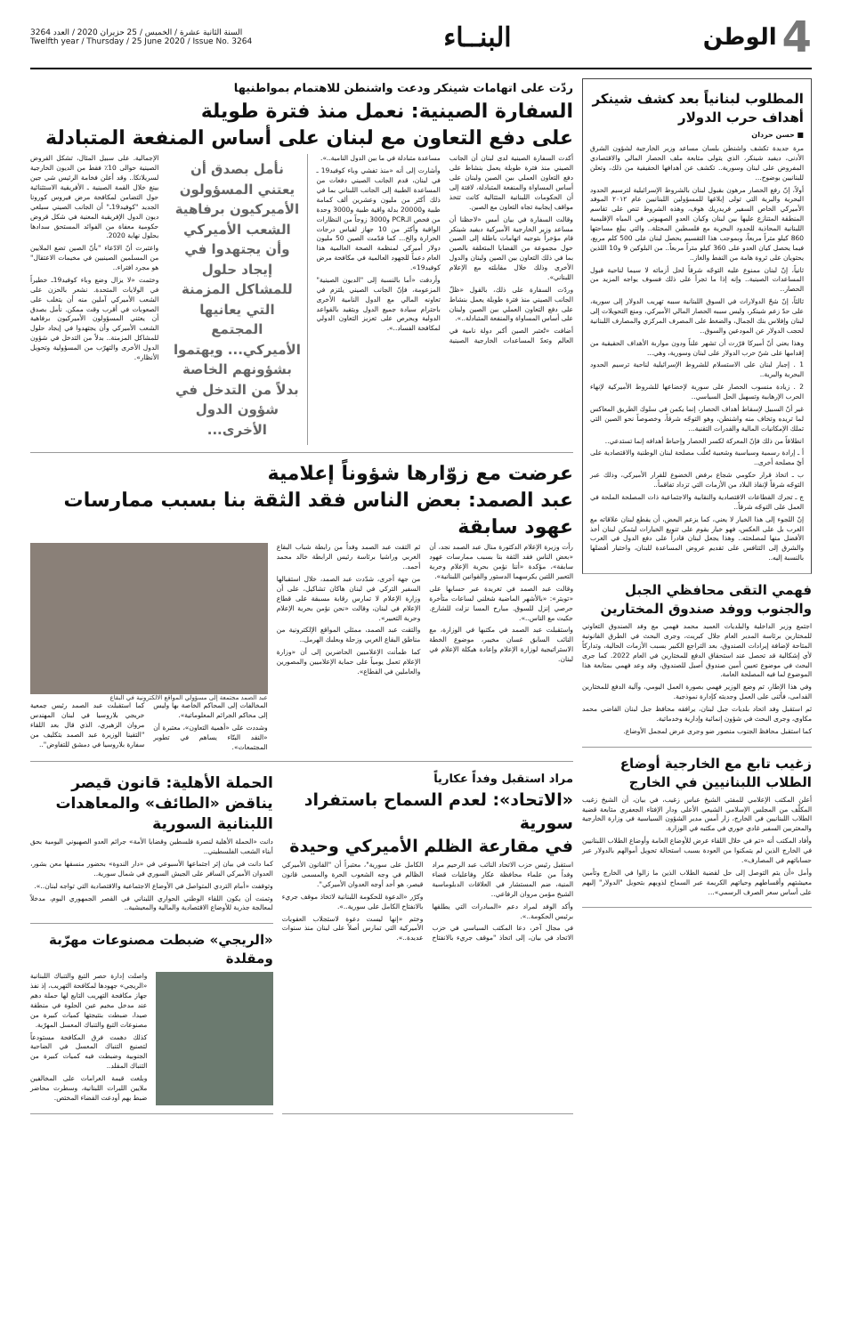4 الوطن
البنــاء
السنة الثانية عشرة / الخميس / 25 حزيران 2020 / العدد 3264
Twelfth year / Thursday / 25 June 2020 / Issue No. 3264
المطلوب لبنانياً بعد كشف شينكر أهداف حرب الدولار
■ حسن حردان
مرة جديدة تكشف واشنطن بلسان مساعد وزير الخارجية لشؤون الشرق الأدنى، ديفيد شينكر، الذي يتولى متابعة ملف الحصار المالي والاقتصادي المفروض على لبنان وسورية.. تكشف عن أهدافها الحقيقية من ذلك، وتعلن للبنانيين بوضوح...
أولاً، إنّ رفع الحصار مرهون بقبول لبنان بالشروط الإسرائيلية لترسيم الحدود البحرية والبرية التي تولى إبلاغها للمسؤولين اللبنانيين عام ٢٠١٢ الموفد الأميركي الخاص السفير فريدريك هوف، وهذه الشروط تنص على تقاسم المنطقة المتنازع عليها بين لبنان وكيان العدو الصهيوني في المياه الإقليمية اللبنانية المحاذية للحدود البحرية مع فلسطين المحتلة.. والتي يبلغ مساحتها 860 كيلو متراً مربعاً، وبموجب هذا التقسيم يحصل لبنان على 500 كلم مربع، فيما يحصل كيان العدو على 360 كيلو متراً مربعاً.. من البلوكين 9 و10 اللذين يحتويان على ثروة هامة من النفط والغاز..
ثانياً، إنّ لبنان ممنوع عليه التوجّه شرقاً لحل أزماته لا سيما لناحية قبول المساعدات الصينية.. وإنه إذا ما تجرأ على ذلك فسوف يواجه المزيد من الحصار..
ثالثاً، إنّ شحّ الدولارات في السوق اللبنانية سببه تهريب الدولار إلى سورية، على حدّ زعم شينكر، وليس سببه الحصار المالي الأميركي، ومنع التحويلات إلى لبنان وإفلاس بنك الجمال، والضغط على المصرف المركزي والمصارف اللبنانية لحجب الدولار عن المودعين والسوق..
وهذا يعني أنّ أميركا قرّرت أن تشهر علناً ودون مواربة الأهداف الحقيقية من إقدامها على شنّ حرب الدولار على لبنان وسورية، وهي...
1 . إجبار لبنان على الاستسلام للشروط الإسرائيلية لناحية ترسيم الحدود البحرية والبرية..
2 . زيادة منسوب الحصار على سورية لإخضاعها للشروط الأميركية لإنهاء الحرب الإرهابية وتسهيل الحل السياسي..
غير أنّ السبيل لإسقاط أهداف الحصار، إنما يكمن في سلوك الطريق المعاكس لما تريده وتخاف منه واشنطن، وهو التوجّه شرقاً، وخصوصاً نحو الصين التي تملك الإمكانيات المالية والقدرات التقنية...
انطلاقاً من ذلك فإنّ المعركة لكسر الحصار وإحباط أهدافه إنما تستدعي..
أ ـ إرادة رسمية وسياسية وشعبية تُغلّب مصلحة لبنان الوطنية والاقتصادية على أيّ مصلحة أخرى..
ب ـ اتخاذ قرار حكومي شجاع برفض الخضوع للقرار الأميركي، وذلك عبر التوجّه شرقاً لإنقاذ البلاد من الأزمات التي تزداد تفاقماً..
ج ـ تحرك القطاعات الاقتصادية والنقابية والاجتماعية ذات المصلحة الملحة في العمل على التوجّه شرقاً..
إنّ اللجوء إلى هذا الخيار لا يعني، كما يزعم البعض، أن يقطع لبنان علاقاته مع الغرب بل على العكس، فهو خيار يقوم على تنويع الخيارات ليتمكن لبنان أخذ الأفضل منها لمصلحته.. وهذا يجعل لبنان قادراً على دفع الدول في الغرب والشرق إلى التنافس على تقديم عروض المساعدة للبنان، واختيار أفضلها بالنسبة إليه..
فهمي التقى محافظي الجبل والجنوب ووفد صندوق المختارين
اجتمع وزير الداخلية والبلديات العميد محمد فهمي مع وفد الصندوق التعاوني للمختارين برئاسة المدير العام جلال كبريت، وجرى البحث في الطرق القانونية المتاحة لإضافة إيرادات الصندوق، بعد التراجع الكبير بسبب الأزمات الحالية، وتداركاً لأي إشكالية قد تحصل عند استحقاق الدفع للمختارين في العام 2022. كما جرى البحث في موضوع تعيين أمين صندوق أصيل للصندوق، وقد وعد فهمي بمتابعة هذا الموضوع لما فيه المصلحة العامة.
وفي هذا الإطار، تم وضع الوزير فهمي بصورة العمل اليومي، وآلية الدفع للمختارين القدامى، فأثنى على العمل وجديته كإدارة نموذجية.
ثم استقبل وفد اتحاد بلديات جبل لبنان، يرافقه محافظ جبل لبنان القاضي محمد مكاوي، وجرى البحث في شؤون إنمائية وإدارية وخدماتية.
كما استقبل محافظ الجنوب منصور ضو وجرى عرض لمجمل الأوضاع.
زغيب تابع مع الخارجية أوضاع الطلاب اللبنانيين في الخارج
أعلن المكتب الإعلامي للمفتي الشيخ عباس زغيب، في بيان، أن الشيخ زغيب المكلّف من المجلس الإسلامي الشيعي الأعلى ودار الإفتاء الجعفري متابعة قضية الطلاب اللبنانيين في الخارج، زار أمس مدير الشؤون السياسية في وزارة الخارجية والمغتربين السفير غادي خوري في مكتبه في الوزارة.
وأفاد المكتب أنه «تم في خلال اللقاء عرض للأوضاع العامة وأوضاع الطلاب اللبنانيين في الخارج الذين لم يتمكنوا من العودة بسبب استحالة تحويل أموالهم بالدولار عبر حساباتهم في المصارف».
وأمل «أن يتم التوصل إلى حل لقضية الطلاب الذين ما زالوا في الخارج وتأمين معيشتهم وأقساطهم وحياتهم الكريمة عبر السماح لذويهم بتحويل "الدولار" إليهم على أساس سعر الصرف الرسمي»...
ردّت على اتهامات شينكر ودعت واشنطن للاهتمام بمواطنيها
السفارة الصينية: نعمل منذ فترة طويلة
على دفع التعاون مع لبنان على أساس المنفعة المتبادلة
أكدت السفارة الصينية لدى لبنان أن الجانب الصيني منذ فترة طويلة يعمل بنشاط على دفع التعاون العملي بين الصين ولبنان على أساس المساواة والمنفعة المتبادلة، لافتة إلى أن الحكومات اللبنانية المتتالية كانت تتخذ مواقف إيجابية تجاه التعاون مع الصين.
وقالت السفارة في بيان أمس «لاحظنا أن مساعد وزير الخارجية الأميركية ديفيد شينكر قام مؤخراً بتوجيه اتهامات باطلة إلى الصين حول مجموعة من القضايا المتعلقة بالصين بما في ذلك التعاون بين الصين ولبنان والدول الأخرى وذلك خلال مقابلته مع الإعلام اللبناني».
وردّت السفارة على ذلك، بالقول «ظلّ الجانب الصيني منذ فترة طويلة يعمل بنشاط على دفع التعاون العملي بين الصين ولبنان على أساس المساواة والمنفعة المتبادلة..».
أضافت «تُعتبر الصين أكبر دولة نامية في العالم وتعدّ المساعدات الخارجية الصينية مساعدة متبادلة في ما بين الدول النامية..».
وأشارت إلى أنه «منذ تفشي وباء كوفيد19 ـ في لبنان، قدم الجانب الصيني دفعات من المساعدة الطبية إلى الجانب اللبناني بما في ذلك أكثر من مليون وعشرين ألف كمامة طبية و20000 بدلة واقية طبية و3000 وحدة من فحص الـPCR و3000 زوجاً من النظارات الواقية وأكثر من 10 جهاز لقياس درجات الحرارة والخ... كما قدّمت الصين 50 مليون دولار أميركي لمنظمة الصحة العالمية هذا العام دعماً للجهود العالمية في مكافحة مرض كوفيد19».
وأردفت «أما بالنسبة إلى "الديون الصينية" المزعومة، فإنّ الجانب الصيني يلتزم في تعاونه المالي مع الدول النامية الأخرى باحترام سيادة جميع الدول ويتقيد بالقواعد الدولية ويحرص على تعزيز التعاون الدولي لمكافحة الفساد..».
نأمل بصدق أن يعتني المسؤولون الأميركيون برفاهية الشعب الأميركي وأن يجتهدوا في إيجاد حلول للمشاكل المزمنة التي يعانيها المجتمع الأميركي... ويهتموا بشؤونهم الخاصة بدلاً من التدخل في شؤون الدول الأخرى...
الإجمالية. على سبيل المثال، تشكل القروض الصينية حوالى 10٪ فقط من الديون الخارجية لسريلانكا.. وقد أعلن فخامة الرئيس شي جين بينغ خلال القمة الصينية ـ الأفريقية الاستثنائية حول التضامن لمكافحة مرض فيروس كورونا الجديد "كوفيد19ـ" أن الجانب الصيني سيلغي ديون الدول الإفريقية المعنية في شكل قروض حكومية معفاة من الفوائد المستحق سدادها بحلول نهاية 2020.
واعتبرت أنّ الادّعاء "بأنّ الصين تضع الملايين من المسلمين الصينيين في مخيمات الاعتقال" هو مجرد افتراء..
وختمت «لا يزال وضع وباء كوفيد19ـ خطيراً في الولايات المتحدة. نشعر بالحزن على الشعب الأميركي آملين منه أن يتغلب على الصعوبات في أقرب وقت ممكن. نأمل بصدق أن يعتني المسؤولون الأميركيون برفاهية الشعب الأميركي وأن يجتهدوا في إيجاد حلول للمشاكل المزمنة.. بدلاً من التدخل في شؤون الدول الأخرى والتهرّب من المسؤولية وتحويل الأنظار».
عرضت مع زوّارها شؤوناً إعلامية
عبد الصمد: بعض الناس فقد الثقة بنا بسبب ممارسات عهود سابقة
رأت وزيرة الإعلام الدكتورة منال عبد الصمد نجد، أن «بعض الناس فقد الثقة بنا بسبب ممارسات عهود سابقة»، مؤكدة «أننا نؤمن بحرية الإعلام وحرية التعبير اللتين يكرسهما الدستور والقوانين اللبنانية».
وقالت عبد الصمد في تغريدة عبر حسابها على «تويتر»: «بالأشهر الماضية شغلني لساعات متأخرة حرصي إنزل للسوق. مبارح المسا نزلت للشارع. حكيت مع الناس..».
واستقبلت عبد الصمد في مكتبها في الوزارة، مع النائب السابق غسان مخيبر، موضوع الخطة الاستراتيجية لوزارة الإعلام وإعادة هيكلة الإعلام في لبنان.
ثم التقت عبد الصمد وفداً من رابطة شباب البقاع الغربي وراشيا برئاسة رئيس الرابطة خالد محمد أحمد..
من جهة أخرى، شدّدت عبد الصمد، خلال استقبالها السفير التركي في لبنان هاكان تشاكيل، على أن وزارة الإعلام لا تمارس رقابة مسبقة على قطاع الإعلام في لبنان، وقالت «نحن نؤمن بحرية الإعلام وحرية التعبير».
والتقت عبد الصمد، ممثلي المواقع الإلكترونية من مناطق البقاع الغربي وزحلة وبعلبك الهرمل..
كما طمأنت الإعلاميين الحاضرين إلى أن «وزارة الإعلام تعمل يومياً على حماية الإعلاميين والمصورين والعاملين في القطاع».
عبد الصمد مجتمعة إلى مسؤولي المواقع الالكترونية في البقاع
المخالفات إلى المحاكم الخاصة بها وليس إلى محاكم الجرائم المعلوماتية».
وشددت على «أهمية التعاون»، معتبرة أن «النقد البنّاء يساهم في تطوير المجتمعات».
كما استقبلت عبد الصمد رئيس جمعية خريجي بلاروسيا في لبنان المهندس مروان الزهيري، الذي قال بعد اللقاء "التقينا الوزيرة عبد الصمد بتكليف من سفارة بلاروسيا في دمشق للتفاوض"..
مراد استقبل وفداً عكارياً
«الاتحاد»: لعدم السماح باستفراد سورية
في مقارعة الظلم الأميركي وحيدة
استقبل رئيس حزب الاتحاد النائب عبد الرحيم مراد وفداً من علماء محافظة عكار وفاعليات قضاء المنية، ضم المستشار في العلاقات الدبلوماسية الشيخ مؤمن مروان الرفاعي..
وأكد الوفد لمراد دعم «المبادرات التي يطلقها برئيس الحكومة..».
في مجال آخر، دعا المكتب السياسي في حزب الاتحاد في بيان، إلى اتخاذ "موقف جريء بالانفتاح الكامل على سورية"، معتبراً أن "القانون الأميركي الظالم في وجه الشعوب الحرة والمسمى قانون قيصر، هو أحد أوجه العدوان الأميركي".
وكرّر «الدعوة للحكومة اللبنانية لاتخاذ موقف جريء بالانفتاح الكامل على سورية..».
وختم «إنها ليست دعوة لاستجلاب العقوبات الأميركية التي تمارس أصلاً على لبنان منذ سنوات عديدة..».
الحملة الأهلية: قانون قيصر يناقض «الطائف» والمعاهدات اللبنانية السورية
دانت «الحملة الأهلية لنصرة فلسطين وقضايا الأمة» جرائم العدو الصهيوني اليومية بحق أبناء الشعب الفلسطيني..
كما دانت في بيان إثر اجتماعها الأسبوعي في «دار الندوة» بحضور منسقها معن بشور، العدوان الأميركي السافر على الجيش السوري في شمال سورية..
وتوقفت «أمام التردي المتواصل في الأوضاع الاجتماعية والاقتصادية التي تواجه لبنان..».
وتمنت أن يكون اللقاء الوطني الحواري اللبناني في القصر الجمهوري اليوم، مدخلاً لمعالجة جذرية للأوضاع الاقتصادية والمالية والمعيشية..
«الريجي» ضبطت مصنوعات مهرّبة ومقلدة
واصلت إدارة حصر التبغ والتنباك اللبنانية «الريجي» جهودها لمكافحة التهريب، إذ نفذ جهاز مكافحة التهريب التابع لها حملة دهم عند مدخل مخيم عين الحلوة في منطقة صيدا، ضبطت بنتيجتها كميات كبيرة من مصنوعات التبغ والتنباك المعسل المهرّبة.
كذلك دهمت فرق المكافحة مستودعاً لتصنيع التنباك المعسل في الضاحية الجنوبية وضبطت فيه كميات كبيرة من التنباك المقلد..
وبلغت قيمة الغرامات على المخالفين ملايين الليرات اللبنانية، وسطرت محاضر ضبط بهم أودعت القضاء المختص.